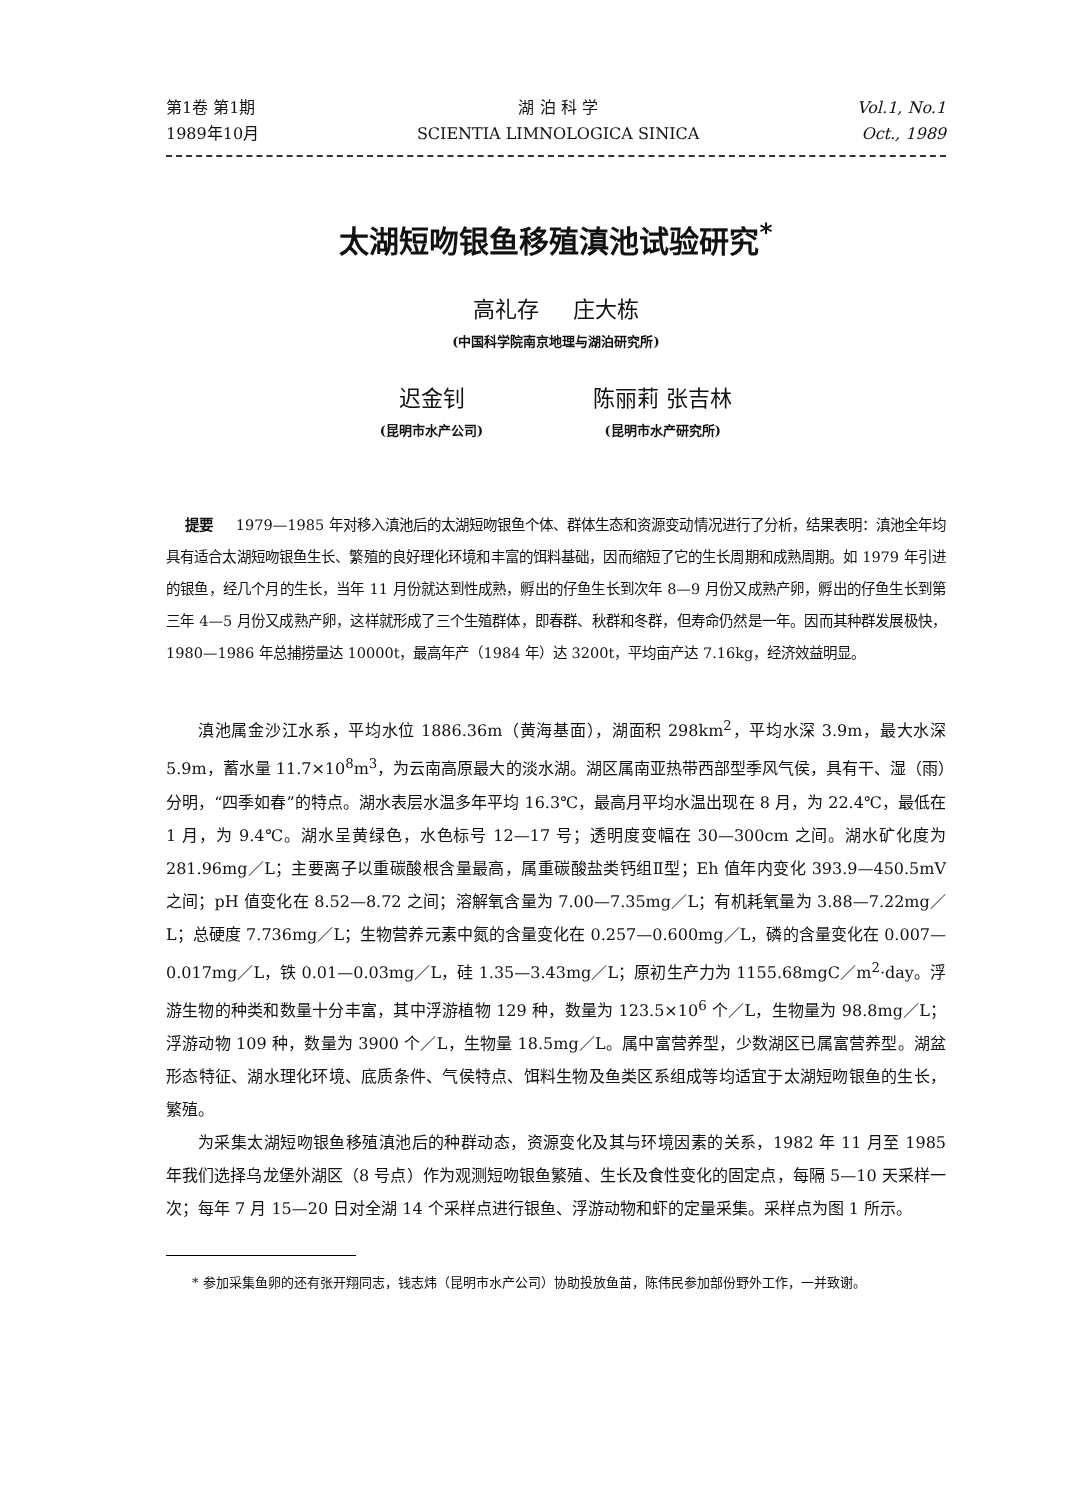第1卷 第1期
1989年10月
湖 泊 科 学
SCIENTIA LIMNOLOGICA SINICA
Vol.1, No.1
Oct., 1989
太湖短吻银鱼移殖滇池试验研究<sup>*</sup>
高礼存 庄大栋
(中国科学院南京地理与湖泊研究所)
迟金钊
(昆明市水产公司)
陈丽莉 张吉林
(昆明市水产研究所)
提要 1979—1985 年对移入滇池后的太湖短吻银鱼个体、群体生态和资源变动情况进行了分析，结果表明：滇池全年均具有适合太湖短吻银鱼生长、繁殖的良好理化环境和丰富的饵料基础，因而缩短了它的生长周期和成熟周期。如 1979 年引进的银鱼，经几个月的生长，当年 11 月份就达到性成熟，孵出的仔鱼生长到次年 8—9 月份又成熟产卵，孵出的仔鱼生长到第三年 4—5 月份又成熟产卵，这样就形成了三个生殖群体，即春群、秋群和冬群，但寿命仍然是一年。因而其种群发展极快，1980—1986 年总捕捞量达 10000t，最高年产（1984 年）达 3200t，平均亩产达 7.16kg，经济效益明显。
滇池属金沙江水系，平均水位 1886.36m（黄海基面），湖面积 298km<sup>2</sup>，平均水深 3.9m，最大水深 5.9m，蓄水量 11.7×10<sup>8</sup>m<sup>3</sup>，为云南高原最大的淡水湖。湖区属南亚热带西部型季风气侯，具有干、湿（雨）分明，“四季如春”的特点。湖水表层水温多年平均 16.3℃，最高月平均水温出现在 8 月，为 22.4℃，最低在 1 月，为 9.4℃。湖水呈黄绿色，水色标号 12—17 号；透明度变幅在 30—300cm 之间。湖水矿化度为 281.96mg／L；主要离子以重碳酸根含量最高，属重碳酸盐类钙组Ⅱ型；Eh 值年内变化 393.9—450.5mV 之间；pH 值变化在 8.52—8.72 之间；溶解氧含量为 7.00—7.35mg／L；有机耗氧量为 3.88—7.22mg／L；总硬度 7.736mg／L；生物营养元素中氮的含量变化在 0.257—0.600mg／L，磷的含量变化在 0.007—0.017mg／L，铁 0.01—0.03mg／L，硅 1.35—3.43mg／L；原初生产力为 1155.68mgC／m<sup>2</sup>·day。浮游生物的种类和数量十分丰富，其中浮游植物 129 种，数量为 123.5×10<sup>6</sup> 个／L，生物量为 98.8mg／L；浮游动物 109 种，数量为 3900 个／L，生物量 18.5mg／L。属中富营养型，少数湖区已属富营养型。湖盆形态特征、湖水理化环境、底质条件、气侯特点、饵料生物及鱼类区系组成等均适宜于太湖短吻银鱼的生长，繁殖。
为采集太湖短吻银鱼移殖滇池后的种群动态，资源变化及其与环境因素的关系，1982 年 11 月至 1985 年我们选择乌龙堡外湖区（8 号点）作为观测短吻银鱼繁殖、生长及食性变化的固定点，每隔 5—10 天采样一次；每年 7 月 15—20 日对全湖 14 个采样点进行银鱼、浮游动物和虾的定量采集。采样点为图 1 所示。
* 参加采集鱼卵的还有张开翔同志，钱志炜（昆明市水产公司）协助投放鱼苗，陈伟民参加部份野外工作，一并致谢。